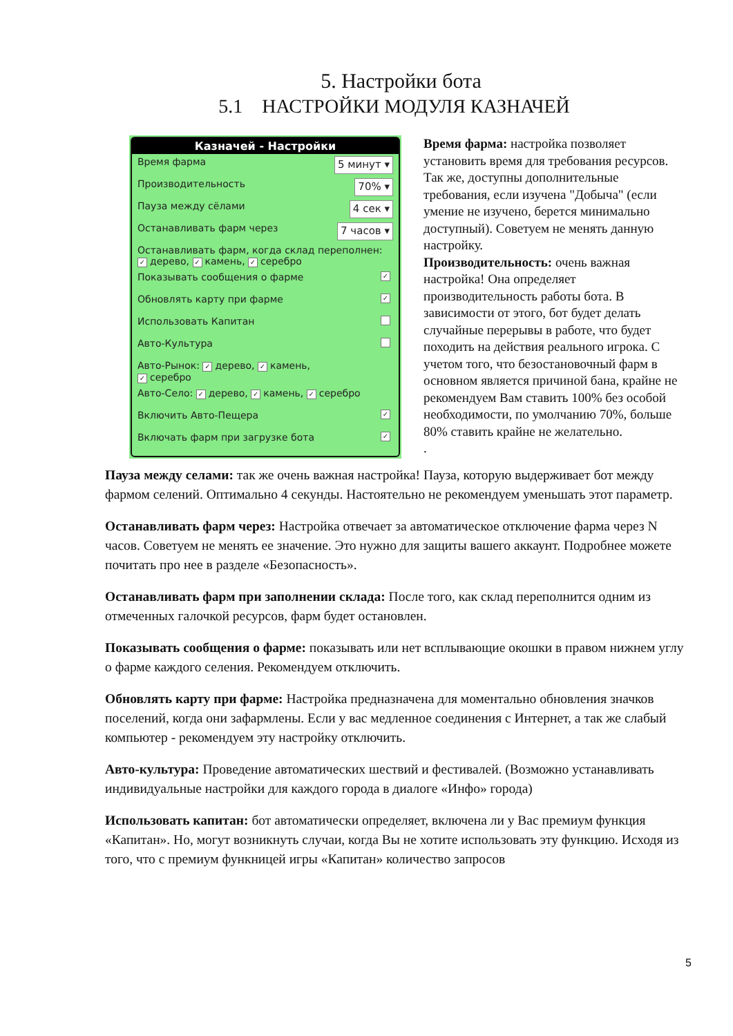5. Настройки бота
5.1 НАСТРОЙКИ МОДУЛЯ КАЗНАЧЕЙ
Казначей - Настройки
Время фарма 5 минут ▾
Производительность 70% ▾
Пауза между сёлами 4 сек ▾
Останавливать фарм через 7 часов ▾
Останавливать фарм, когда склад переполнен:
✓ дерево, ✓ камень, ✓ серебро
Показывать сообщения о фарме ✓
Обновлять карту при фарме ✓
Использовать Капитан
Авто-Культура
Авто-Рынок: ✓ дерево, ✓ камень,
✓ серебро
Авто-Село: ✓ дерево, ✓ камень, ✓ серебро
Включить Авто-Пещера ✓
Включать фарм при загрузке бота ✓
Время фарма: настройка позволяет установить время для требования ресурсов. Так же, доступны дополнительные требования, если изучена "Добыча" (если умение не изучено, берется минимально доступный). Советуем не менять данную настройку.
Производительность: очень важная настройка! Она определяет производительность работы бота. В зависимости от этого, бот будет делать случайные перерывы в работе, что будет походить на действия реального игрока. С учетом того, что безостановочный фарм в основном является причиной бана, крайне не рекомендуем Вам ставить 100% без особой необходимости, по умолчанию 70%, больше 80% ставить крайне не желательно.
.
Пауза между селами: так же очень важная настройка! Пауза, которую выдерживает бот между фармом селений. Оптимально 4 секунды. Настоятельно не рекомендуем уменьшать этот параметр.
Останавливать фарм через: Настройка отвечает за автоматическое отключение фарма через N часов. Советуем не менять ее значение. Это нужно для защиты вашего аккаунт. Подробнее можете почитать про нее в разделе «Безопасность».
Останавливать фарм при заполнении склада: После того, как склад переполнится одним из отмеченных галочкой ресурсов, фарм будет остановлен.
Показывать сообщения о фарме: показывать или нет всплывающие окошки в правом нижнем углу о фарме каждого селения. Рекомендуем отключить.
Обновлять карту при фарме: Настройка предназначена для моментально обновления значков поселений, когда они зафармлены. Если у вас медленное соединения с Интернет, а так же слабый компьютер - рекомендуем эту настройку отключить.
Авто-культура: Проведение автоматических шествий и фестивалей. (Возможно устанавливать индивидуальные настройки для каждого города в диалоге «Инфо» города)
Использовать капитан: бот автоматически определяет, включена ли у Вас премиум функция «Капитан». Но, могут возникнуть случаи, когда Вы не хотите использовать эту функцию. Исходя из того, что с премиум функницей игры «Капитан» количество запросов
5